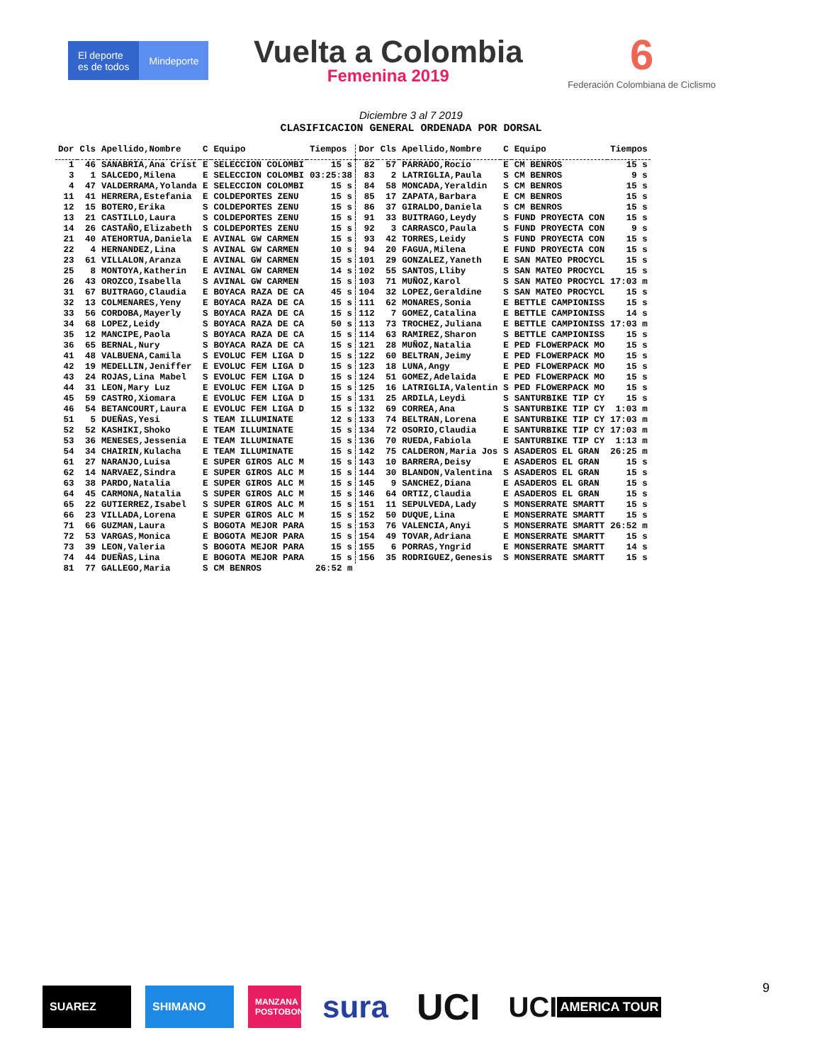El deporte
es de todos
Mindeporte
Vuelta a Colombia
Femenina 2019
6
Federación Colombiana de Ciclismo
Diciembre 3 al 7 2019
CLASIFICACION GENERAL ORDENADA POR DORSAL
| Dor | Cls | Apellido,Nombre | C | Equipo | Tiempos | Dor | Cls | Apellido,Nombre | C | Equipo | Tiempos |
| --- | --- | --- | --- | --- | --- | --- | --- | --- | --- | --- | --- |
| 1 | 46 | SANABRIA,Ana Crist | E | SELECCION COLOMBI | 15 s | 82 | 57 | PARRADO,Rocio | E | CM BENROS | 15 s |
| 3 | 1 | SALCEDO,Milena | E | SELECCION COLOMBI | 03:25:38 | 83 | 2 | LATRIGLIA,Paula | S | CM BENROS | 9 s |
| 4 | 47 | VALDERRAMA,Yolanda | E | SELECCION COLOMBI | 15 s | 84 | 58 | MONCADA,Yeraldin | S | CM BENROS | 15 s |
| 11 | 41 | HERRERA,Estefania | E | COLDEPORTES ZENU | 15 s | 85 | 17 | ZAPATA,Barbara | E | CM BENROS | 15 s |
| 12 | 15 | BOTERO,Erika | S | COLDEPORTES ZENU | 15 s | 86 | 37 | GIRALDO,Daniela | S | CM BENROS | 15 s |
| 13 | 21 | CASTILLO,Laura | S | COLDEPORTES ZENU | 15 s | 91 | 33 | BUITRAGO,Leydy | S | FUND PROYECTA CON | 15 s |
| 14 | 26 | CASTAÑO,Elizabeth | S | COLDEPORTES ZENU | 15 s | 92 | 3 | CARRASCO,Paula | S | FUND PROYECTA CON | 9 s |
| 21 | 40 | ATEHORTUA,Daniela | E | AVINAL GW CARMEN | 15 s | 93 | 42 | TORRES,Leidy | S | FUND PROYECTA CON | 15 s |
| 22 | 4 | HERNANDEZ,Lina | S | AVINAL GW CARMEN | 10 s | 94 | 20 | FAGUA,Milena | E | FUND PROYECTA CON | 15 s |
| 23 | 61 | VILLALON,Aranza | E | AVINAL GW CARMEN | 15 s | 101 | 29 | GONZALEZ,Yaneth | E | SAN MATEO PROCYCL | 15 s |
| 25 | 8 | MONTOYA,Katherin | E | AVINAL GW CARMEN | 14 s | 102 | 55 | SANTOS,Lliby | S | SAN MATEO PROCYCL | 15 s |
| 26 | 43 | OROZCO,Isabella | S | AVINAL GW CARMEN | 15 s | 103 | 71 | MUÑOZ,Karol | S | SAN MATEO PROCYCL | 17:03 m |
| 31 | 67 | BUITRAGO,Claudia | E | BOYACA RAZA DE CA | 45 s | 104 | 32 | LOPEZ,Geraldine | S | SAN MATEO PROCYCL | 15 s |
| 32 | 13 | COLMENARES,Yeny | E | BOYACA RAZA DE CA | 15 s | 111 | 62 | MONARES,Sonia | E | BETTLE CAMPIONISS | 15 s |
| 33 | 56 | CORDOBA,Mayerly | S | BOYACA RAZA DE CA | 15 s | 112 | 7 | GOMEZ,Catalina | E | BETTLE CAMPIONISS | 14 s |
| 34 | 68 | LOPEZ,Leidy | S | BOYACA RAZA DE CA | 50 s | 113 | 73 | TROCHEZ,Juliana | E | BETTLE CAMPIONISS | 17:03 m |
| 35 | 12 | MANCIPE,Paola | S | BOYACA RAZA DE CA | 15 s | 114 | 63 | RAMIREZ,Sharon | S | BETTLE CAMPIONISS | 15 s |
| 36 | 65 | BERNAL,Nury | S | BOYACA RAZA DE CA | 15 s | 121 | 28 | MUÑOZ,Natalia | E | PED FLOWERPACK MO | 15 s |
| 41 | 48 | VALBUENA,Camila | S | EVOLUC FEM LIGA D | 15 s | 122 | 60 | BELTRAN,Jeimy | E | PED FLOWERPACK MO | 15 s |
| 42 | 19 | MEDELLIN,Jeniffer | E | EVOLUC FEM LIGA D | 15 s | 123 | 18 | LUNA,Angy | E | PED FLOWERPACK MO | 15 s |
| 43 | 24 | ROJAS,Lina Mabel | S | EVOLUC FEM LIGA D | 15 s | 124 | 51 | GOMEZ,Adelaida | E | PED FLOWERPACK MO | 15 s |
| 44 | 31 | LEON,Mary Luz | E | EVOLUC FEM LIGA D | 15 s | 125 | 16 | LATRIGLIA,Valentin | S | PED FLOWERPACK MO | 15 s |
| 45 | 59 | CASTRO,Xiomara | E | EVOLUC FEM LIGA D | 15 s | 131 | 25 | ARDILA,Leydi | S | SANTURBIKE TIP CY | 15 s |
| 46 | 54 | BETANCOURT,Laura | E | EVOLUC FEM LIGA D | 15 s | 132 | 69 | CORREA,Ana | S | SANTURBIKE TIP CY | 1:03 m |
| 51 | 5 | DUEÑAS,Yesi | S | TEAM ILLUMINATE | 12 s | 133 | 74 | BELTRAN,Lorena | E | SANTURBIKE TIP CY | 17:03 m |
| 52 | 52 | KASHIKI,Shoko | E | TEAM ILLUMINATE | 15 s | 134 | 72 | OSORIO,Claudia | E | SANTURBIKE TIP CY | 17:03 m |
| 53 | 36 | MENESES,Jessenia | E | TEAM ILLUMINATE | 15 s | 136 | 70 | RUEDA,Fabiola | E | SANTURBIKE TIP CY | 1:13 m |
| 54 | 34 | CHAIRIN,Kulacha | E | TEAM ILLUMINATE | 15 s | 142 | 75 | CALDERON,Maria Jos | S | ASADEROS EL GRAN | 26:25 m |
| 61 | 27 | NARANJO,Luisa | E | SUPER GIROS ALC M | 15 s | 143 | 10 | BARRERA,Deisy | E | ASADEROS EL GRAN | 15 s |
| 62 | 14 | NARVAEZ,Sindra | E | SUPER GIROS ALC M | 15 s | 144 | 30 | BLANDON,Valentina | S | ASADEROS EL GRAN | 15 s |
| 63 | 38 | PARDO,Natalia | E | SUPER GIROS ALC M | 15 s | 145 | 9 | SANCHEZ,Diana | E | ASADEROS EL GRAN | 15 s |
| 64 | 45 | CARMONA,Natalia | S | SUPER GIROS ALC M | 15 s | 146 | 64 | ORTIZ,Claudia | E | ASADEROS EL GRAN | 15 s |
| 65 | 22 | GUTIERREZ,Isabel | S | SUPER GIROS ALC M | 15 s | 151 | 11 | SEPULVEDA,Lady | S | MONSERRATE SMARTT | 15 s |
| 66 | 23 | VILLADA,Lorena | E | SUPER GIROS ALC M | 15 s | 152 | 50 | DUQUE,Lina | E | MONSERRATE SMARTT | 15 s |
| 71 | 66 | GUZMAN,Laura | S | BOGOTA MEJOR PARA | 15 s | 153 | 76 | VALENCIA,Anyi | S | MONSERRATE SMARTT | 26:52 m |
| 72 | 53 | VARGAS,Monica | E | BOGOTA MEJOR PARA | 15 s | 154 | 49 | TOVAR,Adriana | E | MONSERRATE SMARTT | 15 s |
| 73 | 39 | LEON,Valeria | S | BOGOTA MEJOR PARA | 15 s | 155 | 6 | PORRAS,Yngrid | E | MONSERRATE SMARTT | 14 s |
| 74 | 44 | DUEÑAS,Lina | E | BOGOTA MEJOR PARA | 15 s | 156 | 35 | RODRIGUEZ,Genesis | S | MONSERRATE SMARTT | 15 s |
| 81 | 77 | GALLEGO,Maria | S | CM BENROS | 26:52 m | | | | | | |
SUAREZ SHIMANO
MANZANA POSTOBON
sura
UCI
UCI AMERICA TOUR
9